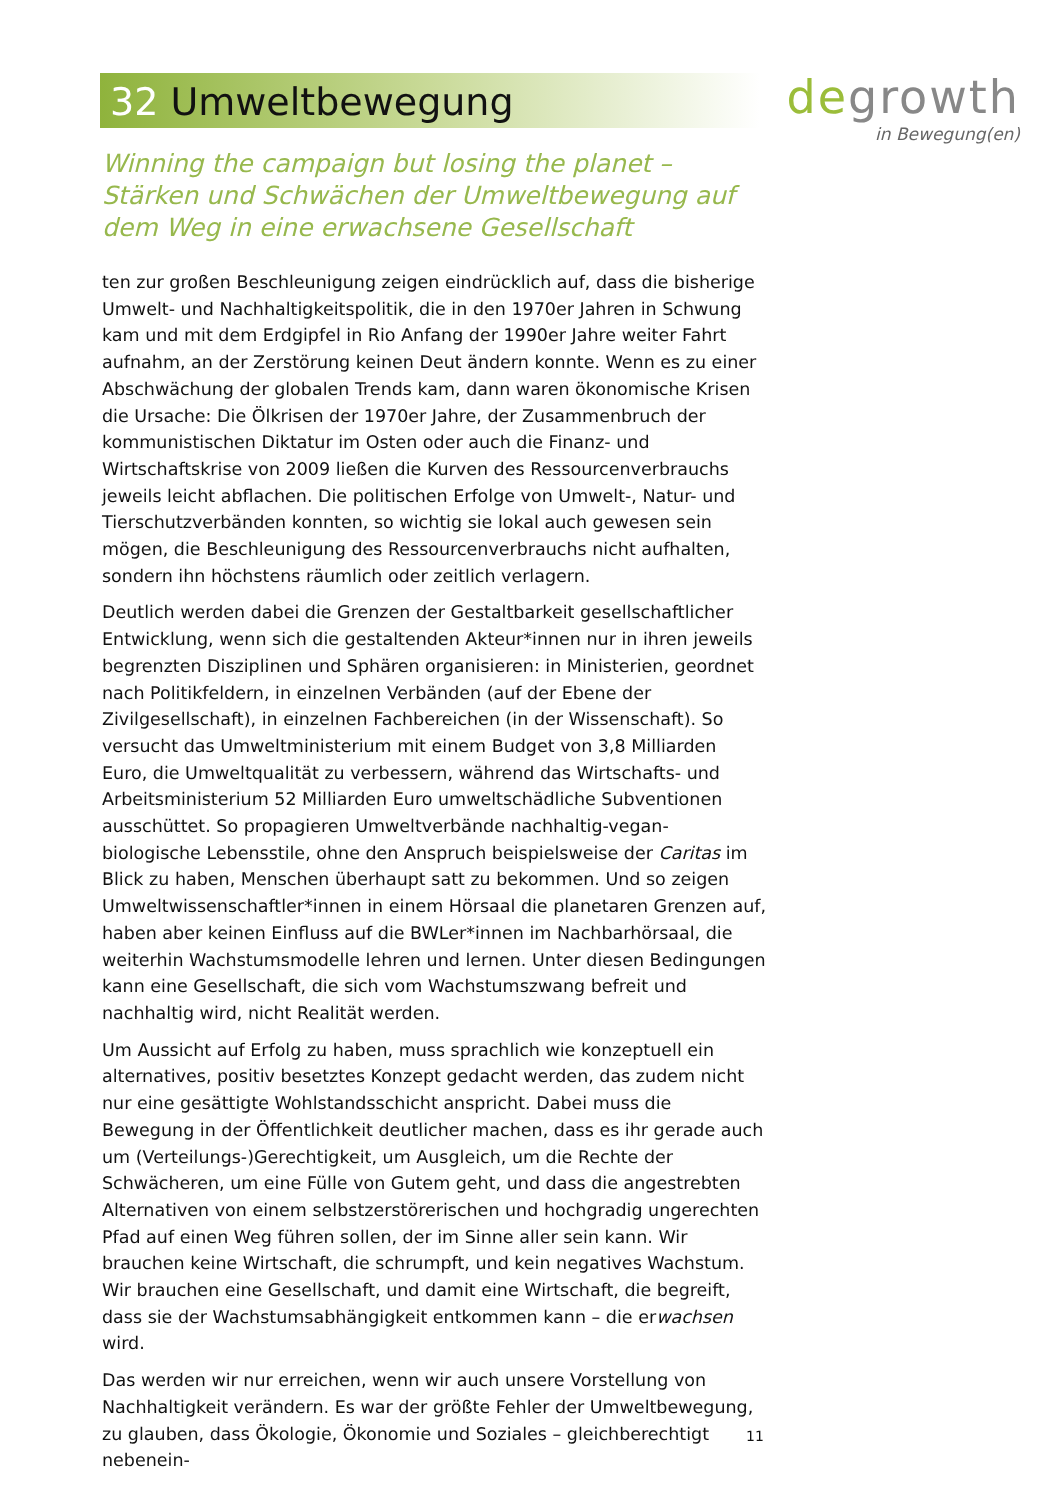32 Umweltbewegung
degrowth
in Bewegung(en)
Winning the campaign but losing the planet – Stärken und Schwächen der Umweltbewegung auf dem Weg in eine erwachsene Gesellschaft
ten zur großen Beschleunigung zeigen eindrücklich auf, dass die bisherige Umwelt- und Nachhaltigkeitspolitik, die in den 1970er Jahren in Schwung kam und mit dem Erdgipfel in Rio Anfang der 1990er Jahre weiter Fahrt aufnahm, an der Zerstörung keinen Deut ändern konnte. Wenn es zu einer Abschwächung der globalen Trends kam, dann waren ökonomische Krisen die Ursache: Die Ölkrisen der 1970er Jahre, der Zusammenbruch der kommunistischen Diktatur im Osten oder auch die Finanz- und Wirtschaftskrise von 2009 ließen die Kurven des Ressourcenverbrauchs jeweils leicht abflachen. Die politischen Erfolge von Umwelt-, Natur- und Tierschutzverbänden konnten, so wichtig sie lokal auch gewesen sein mögen, die Beschleunigung des Ressourcenverbrauchs nicht aufhalten, sondern ihn höchstens räumlich oder zeitlich verlagern.
Deutlich werden dabei die Grenzen der Gestaltbarkeit gesellschaftlicher Entwicklung, wenn sich die gestaltenden Akteur*innen nur in ihren jeweils begrenzten Disziplinen und Sphären organisieren: in Ministerien, geordnet nach Politikfeldern, in einzelnen Verbänden (auf der Ebene der Zivilgesellschaft), in einzelnen Fachbereichen (in der Wissenschaft). So versucht das Umweltministerium mit einem Budget von 3,8 Milliarden Euro, die Umweltqualität zu verbessern, während das Wirtschafts- und Arbeitsministerium 52 Milliarden Euro umweltschädliche Subventionen ausschüttet. So propagieren Umweltverbände nachhaltig-vegan-biologische Lebensstile, ohne den Anspruch beispielsweise der Caritas im Blick zu haben, Menschen überhaupt satt zu bekommen. Und so zeigen Umweltwissenschaftler*innen in einem Hörsaal die planetaren Grenzen auf, haben aber keinen Einfluss auf die BWLer*innen im Nachbarhörsaal, die weiterhin Wachstumsmodelle lehren und lernen. Unter diesen Bedingungen kann eine Gesellschaft, die sich vom Wachstumszwang befreit und nachhaltig wird, nicht Realität werden.
Um Aussicht auf Erfolg zu haben, muss sprachlich wie konzeptuell ein alternatives, positiv besetztes Konzept gedacht werden, das zudem nicht nur eine gesättigte Wohlstandsschicht anspricht. Dabei muss die Bewegung in der Öffentlichkeit deutlicher machen, dass es ihr gerade auch um (Verteilungs-)Gerechtigkeit, um Ausgleich, um die Rechte der Schwächeren, um eine Fülle von Gutem geht, und dass die angestrebten Alternativen von einem selbstzerstörerischen und hochgradig ungerechten Pfad auf einen Weg führen sollen, der im Sinne aller sein kann. Wir brauchen keine Wirtschaft, die schrumpft, und kein negatives Wachstum. Wir brauchen eine Gesellschaft, und damit eine Wirtschaft, die begreift, dass sie der Wachstumsabhängigkeit entkommen kann – die erwachsen wird.
Das werden wir nur erreichen, wenn wir auch unsere Vorstellung von Nachhaltigkeit verändern. Es war der größte Fehler der Umweltbewegung, zu glauben, dass Ökologie, Ökonomie und Soziales – gleichberechtigt nebenein-
11